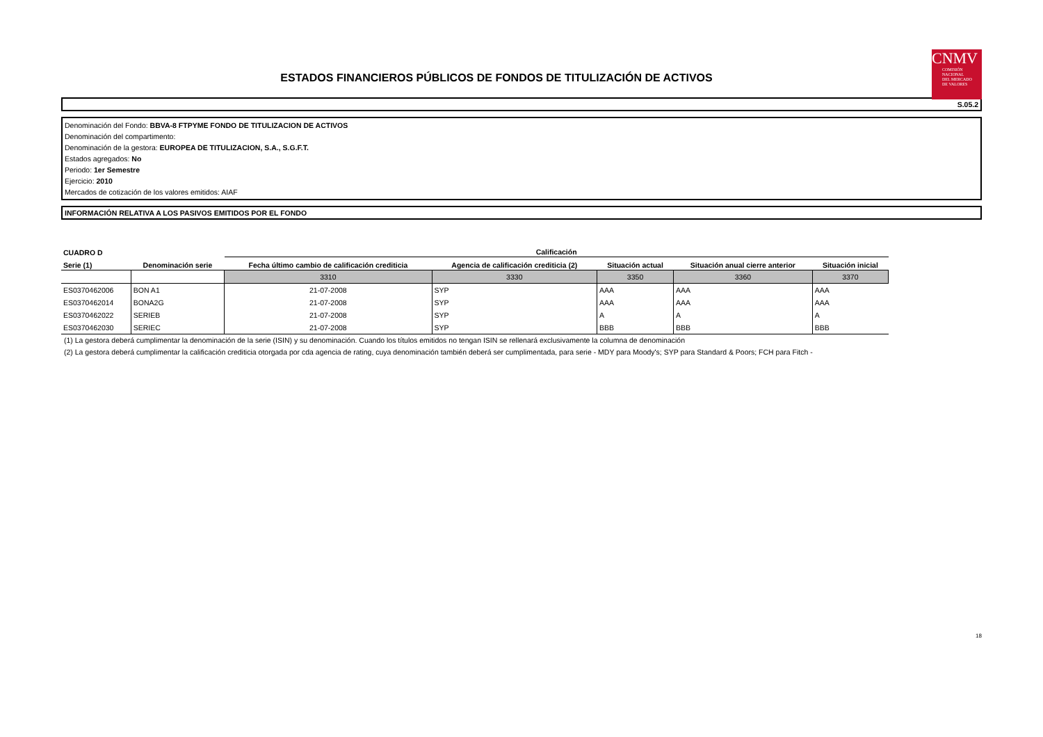ESTADOS FINANCIEROS PÚBLICOS DE FONDOS DE TITULIZACIÓN DE ACTIVOS
CNMV
COMISIÓN
NACIONAL
DEL MERCADO
DE VALORES
S.05.2
Denominación del Fondo: BBVA-8 FTPYME FONDO DE TITULIZACION DE ACTIVOS
Denominación del compartimento:
Denominación de la gestora: EUROPEA DE TITULIZACION, S.A., S.G.F.T.
Estados agregados: No
Periodo: 1er Semestre
Ejercicio: 2010
Mercados de cotización de los valores emitidos: AIAF
INFORMACIÓN RELATIVA A LOS PASIVOS EMITIDOS POR EL FONDO
| CUADRO D | | Calificación | | | | |
| --- | --- | --- | --- | --- | --- | --- |
| Serie (1) | Denominación serie | Fecha último cambio de calificación crediticia | Agencia de calificación crediticia (2) | Situación actual | Situación anual cierre anterior | Situación inicial |
| | | 3310 | 3330 | 3350 | 3360 | 3370 |
| ES0370462006 | BON A1 | 21-07-2008 | SYP | AAA | AAA | AAA |
| ES0370462014 | BONA2G | 21-07-2008 | SYP | AAA | AAA | AAA |
| ES0370462022 | SERIEB | 21-07-2008 | SYP | A | A | A |
| ES0370462030 | SERIEC | 21-07-2008 | SYP | BBB | BBB | BBB |
(1) La gestora deberá cumplimentar la denominación de la serie (ISIN) y su denominación. Cuando los títulos emitidos no tengan ISIN se rellenará exclusivamente la columna de denominación
(2) La gestora deberá cumplimentar la calificación crediticia otorgada por cda agencia de rating, cuya denominación también deberá ser cumplimentada, para serie - MDY para Moody's; SYP para Standard & Poors; FCH para Fitch -
18